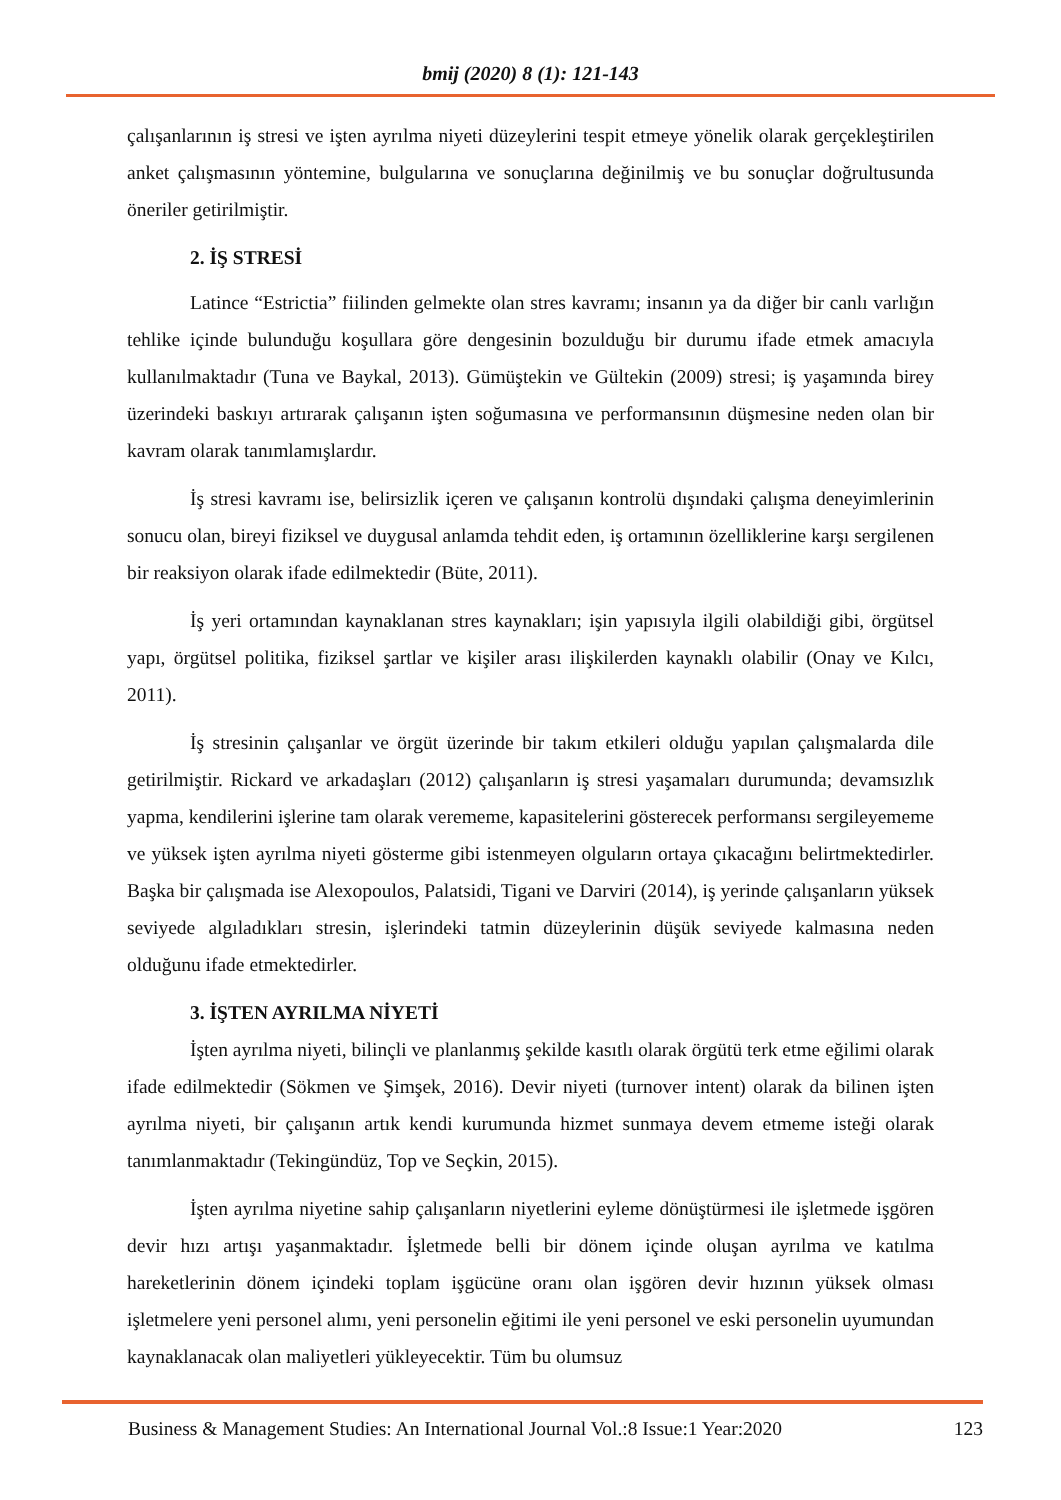bmij (2020) 8 (1): 121-143
çalışanlarının iş stresi ve işten ayrılma niyeti düzeylerini tespit etmeye yönelik olarak gerçekleştirilen anket çalışmasının yöntemine, bulgularına ve sonuçlarına değinilmiş ve bu sonuçlar doğrultusunda öneriler getirilmiştir.
2. İŞ STRESİ
Latince “Estrictia” fiilinden gelmekte olan stres kavramı; insanın ya da diğer bir canlı varlığın tehlike içinde bulunduğu koşullara göre dengesinin bozulduğu bir durumu ifade etmek amacıyla kullanılmaktadır (Tuna ve Baykal, 2013). Gümüştekin ve Gültekin (2009) stresi; iş yaşamında birey üzerindeki baskıyı artırarak çalışanın işten soğumasına ve performansının düşmesine neden olan bir kavram olarak tanımlamışlardır.
İş stresi kavramı ise, belirsizlik içeren ve çalışanın kontrolü dışındaki çalışma deneyimlerinin sonucu olan, bireyi fiziksel ve duygusal anlamda tehdit eden, iş ortamının özelliklerine karşı sergilenen bir reaksiyon olarak ifade edilmektedir (Büte, 2011).
İş yeri ortamından kaynaklanan stres kaynakları; işin yapısıyla ilgili olabildiği gibi, örgütsel yapı, örgütsel politika, fiziksel şartlar ve kişiler arası ilişkilerden kaynaklı olabilir (Onay ve Kılcı, 2011).
İş stresinin çalışanlar ve örgüt üzerinde bir takım etkileri olduğu yapılan çalışmalarda dile getirilmiştir. Rickard ve arkadaşları (2012) çalışanların iş stresi yaşamaları durumunda; devamsızlık yapma, kendilerini işlerine tam olarak verememe, kapasitelerini gösterecek performansı sergileyememe ve yüksek işten ayrılma niyeti gösterme gibi istenmeyen olguların ortaya çıkacağını belirtmektedirler. Başka bir çalışmada ise Alexopoulos, Palatsidi, Tigani ve Darviri (2014), iş yerinde çalışanların yüksek seviyede algıladıkları stresin, işlerindeki tatmin düzeylerinin düşük seviyede kalmasına neden olduğunu ifade etmektedirler.
3. İŞTEN AYRILMA NİYETİ
İşten ayrılma niyeti, bilinçli ve planlanmış şekilde kasıtlı olarak örgütü terk etme eğilimi olarak ifade edilmektedir (Sökmen ve Şimşek, 2016). Devir niyeti (turnover intent) olarak da bilinen işten ayrılma niyeti, bir çalışanın artık kendi kurumunda hizmet sunmaya devem etmeme isteği olarak tanımlanmaktadır (Tekingündüz, Top ve Seçkin, 2015).
İşten ayrılma niyetine sahip çalışanların niyetlerini eyleme dönüştürmesi ile işletmede işgören devir hızı artışı yaşanmaktadır. İşletmede belli bir dönem içinde oluşan ayrılma ve katılma hareketlerinin dönem içindeki toplam işgücüne oranı olan işgören devir hızının yüksek olması işletmelere yeni personel alımı, yeni personelin eğitimi ile yeni personel ve eski personelin uyumundan kaynaklanacak olan maliyetleri yükleyecektir. Tüm bu olumsuz
Business & Management Studies: An International Journal Vol.:8 Issue:1 Year:2020 123